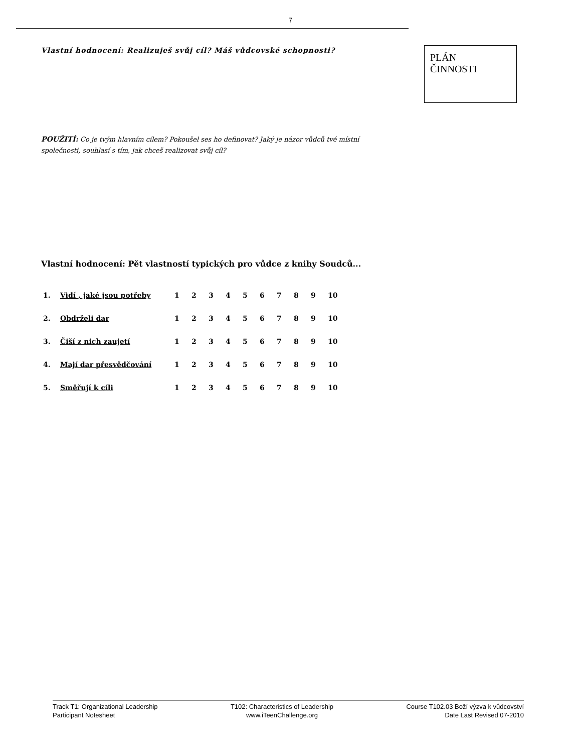7
Vlastní hodnocení: Realizuješ svůj cíl? Máš vůdcovské schopnosti?
PLÁN
ČINNOSTI
POUŽITÍ: Co je tvým hlavním cílem? Pokoušel ses ho definovat? Jaký je názor vůdců tvé místní společnosti, souhlasí s tím, jak chceš realizovat svůj cíl?
Vlastní hodnocení: Pět vlastností typických pro vůdce z knihy Soudců...
| 1. | Vidí , jaké jsou potřeby | 1 | 2 | 3 | 4 | 5 | 6 | 7 | 8 | 9 | 10 |
| 2. | Obdrželi dar | 1 | 2 | 3 | 4 | 5 | 6 | 7 | 8 | 9 | 10 |
| 3. | Čiší z nich zaujetí | 1 | 2 | 3 | 4 | 5 | 6 | 7 | 8 | 9 | 10 |
| 4. | Mají dar přesvědčování | 1 | 2 | 3 | 4 | 5 | 6 | 7 | 8 | 9 | 10 |
| 5. | Směřují k cíli | 1 | 2 | 3 | 4 | 5 | 6 | 7 | 8 | 9 | 10 |
Track T1: Organizational Leadership
Participant Notesheet
T102: Characteristics of Leadership
www.iTeenChallenge.org
Course T102.03 Boží výzva k vůdcovství
Date Last Revised 07-2010